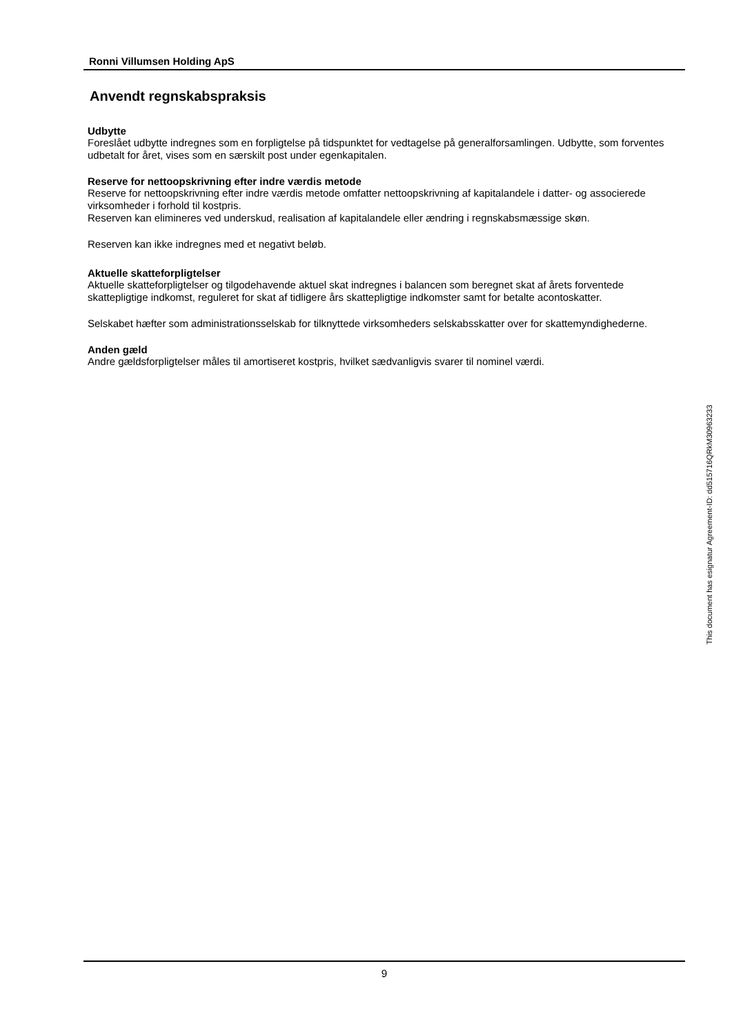Ronni Villumsen Holding ApS
Anvendt regnskabspraksis
Udbytte
Foreslået udbytte indregnes som en forpligtelse på tidspunktet for vedtagelse på generalforsamlingen. Udbytte, som forventes udbetalt for året, vises som en særskilt post under egenkapitalen.
Reserve for nettoopskrivning efter indre værdis metode
Reserve for nettoopskrivning efter indre værdis metode omfatter nettoopskrivning af kapitalandele i datter- og associerede virksomheder i forhold til kostpris.
Reserven kan elimineres ved underskud, realisation af kapitalandele eller ændring i regnskabsmæssige skøn.
Reserven kan ikke indregnes med et negativt beløb.
Aktuelle skatteforpligtelser
Aktuelle skatteforpligtelser og tilgodehavende aktuel skat indregnes i balancen som beregnet skat af årets forventede skattepligtige indkomst, reguleret for skat af tidligere års skattepligtige indkomster samt for betalte acontoskatter.
Selskabet hæfter som administrationsselskab for tilknyttede virksomheders selskabsskatter over for skattemyndighederne.
Anden gæld
Andre gældsforpligtelser måles til amortiseret kostpris, hvilket sædvanligvis svarer til nominel værdi.
9
This document has esignatur Agreement-ID: dd515716QRkM30963233